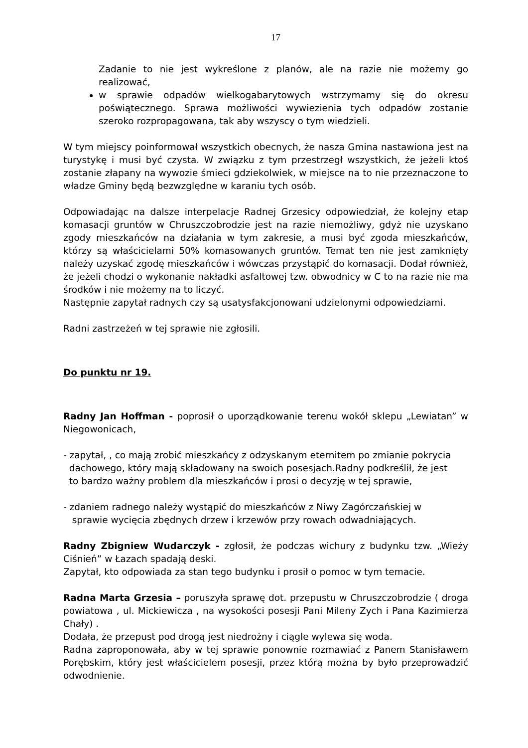17
Zadanie to nie jest wykreślone z planów, ale na razie nie możemy go realizować,
w sprawie odpadów wielkogabarytowych wstrzymamy się do okresu poświątecznego. Sprawa możliwości wywiezienia tych odpadów zostanie szeroko rozpropagowana, tak aby wszyscy o tym wiedzieli.
W tym miejscy poinformował wszystkich obecnych, że nasza Gmina nastawiona jest na turystykę i musi być czysta. W związku z tym przestrzegł wszystkich, że jeżeli ktoś zostanie złapany na wywozie śmieci gdziekolwiek, w miejsce na to nie przeznaczone to władze Gminy będą bezwzględne w karaniu tych osób.
Odpowiadając na dalsze interpelacje Radnej Grzesicy odpowiedział, że kolejny etap komasacji gruntów w Chruszczobrodzie jest na razie niemożliwy, gdyż nie uzyskano zgody mieszkańców na działania w tym zakresie, a musi być zgoda mieszkańców, którzy są właścicielami 50% komasowanych gruntów. Temat ten nie jest zamknięty należy uzyskać zgodę mieszkańców i wówczas przystąpić do komasacji. Dodał również, że jeżeli chodzi o wykonanie nakładki asfaltowej tzw. obwodnicy w C to na razie nie ma środków i nie możemy na to liczyć.
Następnie zapytał radnych czy są usatysfakcjonowani udzielonymi odpowiedziami.
Radni zastrzeżeń w tej sprawie nie zgłosili.
Do punktu nr 19.
Radny Jan Hoffman - poprosił o uporządkowanie terenu wokół sklepu „Lewiatan” w Niegowonicach,
- zapytał, , co mają zrobić mieszkańcy z odzyskanym eternitem po zmianie pokrycia
dachowego, który mają składowany na swoich posesjach.Radny podkreślił, że jest
to bardzo ważny problem dla mieszkańców i prosi o decyzję w tej sprawie,
- zdaniem radnego należy wystąpić do mieszkańców z Niwy Zagórczańskiej w
sprawie wycięcia zbędnych drzew i krzewów przy rowach odwadniających.
Radny Zbigniew Wudarczyk - zgłosił, że podczas wichury z budynku tzw. „Wieży Ciśnień” w Łazach spadają deski.
Zapytał, kto odpowiada za stan tego budynku i prosił o pomoc w tym temacie.
Radna Marta Grzesia – poruszyła sprawę dot. przepustu w Chruszczobrodzie ( droga powiatowa , ul. Mickiewicza , na wysokości posesji Pani Mileny Zych i Pana Kazimierza Chały) .
Dodała, że przepust pod drogą jest niedrożny i ciągle wylewa się woda.
Radna zaproponowała, aby w tej sprawie ponownie rozmawiać z Panem Stanisławem Porębskim, który jest właścicielem posesji, przez którą można by było przeprowadzić odwodnienie.